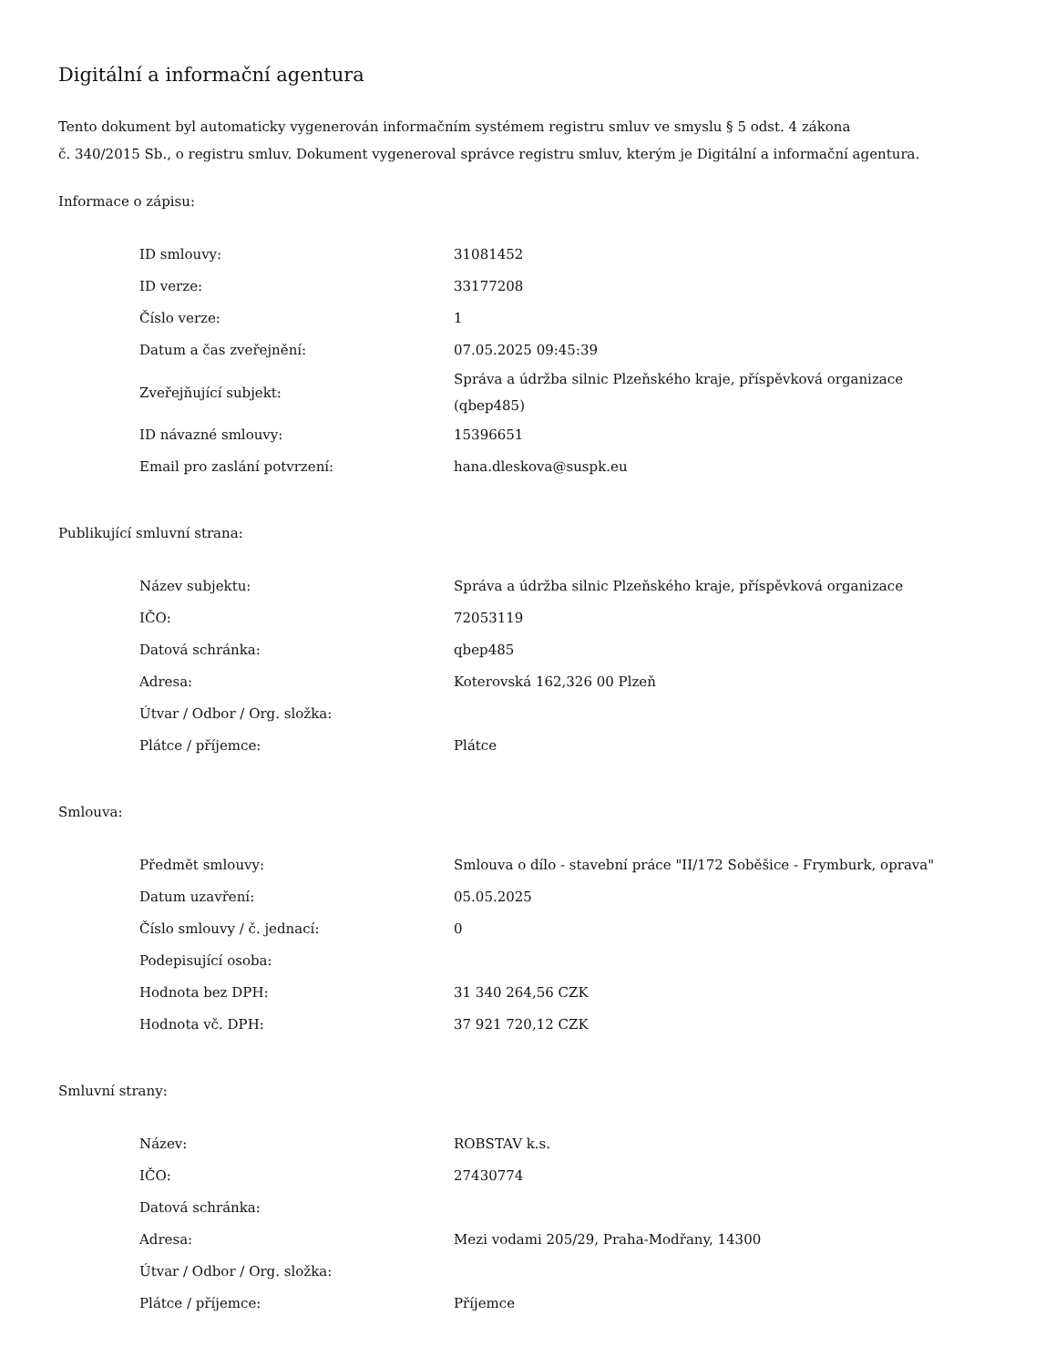Digitální a informační agentura
Tento dokument byl automaticky vygenerován informačním systémem registru smluv ve smyslu § 5 odst. 4 zákona
č. 340/2015 Sb., o registru smluv. Dokument vygeneroval správce registru smluv, kterým je Digitální a informační agentura.
Informace o zápisu:
| ID smlouvy: | 31081452 |
| ID verze: | 33177208 |
| Číslo verze: | 1 |
| Datum a čas zveřejnění: | 07.05.2025 09:45:39 |
| Zveřejňující subjekt: | Správa a údržba silnic Plzeňského kraje, příspěvková organizace (qbep485) |
| ID návazné smlouvy: | 15396651 |
| Email pro zaslání potvrzení: | hana.dleskova@suspk.eu |
Publikující smluvní strana:
| Název subjektu: | Správa a údržba silnic Plzeňského kraje, příspěvková organizace |
| IČO: | 72053119 |
| Datová schránka: | qbep485 |
| Adresa: | Koterovská 162,326 00 Plzeň |
| Útvar / Odbor / Org. složka: | |
| Plátce / příjemce: | Plátce |
Smlouva:
| Předmět smlouvy: | Smlouva o dílo - stavební práce "II/172 Soběšice - Frymburk, oprava" |
| Datum uzavření: | 05.05.2025 |
| Číslo smlouvy / č. jednací: | 0 |
| Podepisující osoba: | |
| Hodnota bez DPH: | 31 340 264,56 CZK |
| Hodnota vč. DPH: | 37 921 720,12 CZK |
Smluvní strany:
| Název: | ROBSTAV k.s. |
| IČO: | 27430774 |
| Datová schránka: | |
| Adresa: | Mezi vodami 205/29, Praha-Modřany, 14300 |
| Útvar / Odbor / Org. složka: | |
| Plátce / příjemce: | Příjemce |